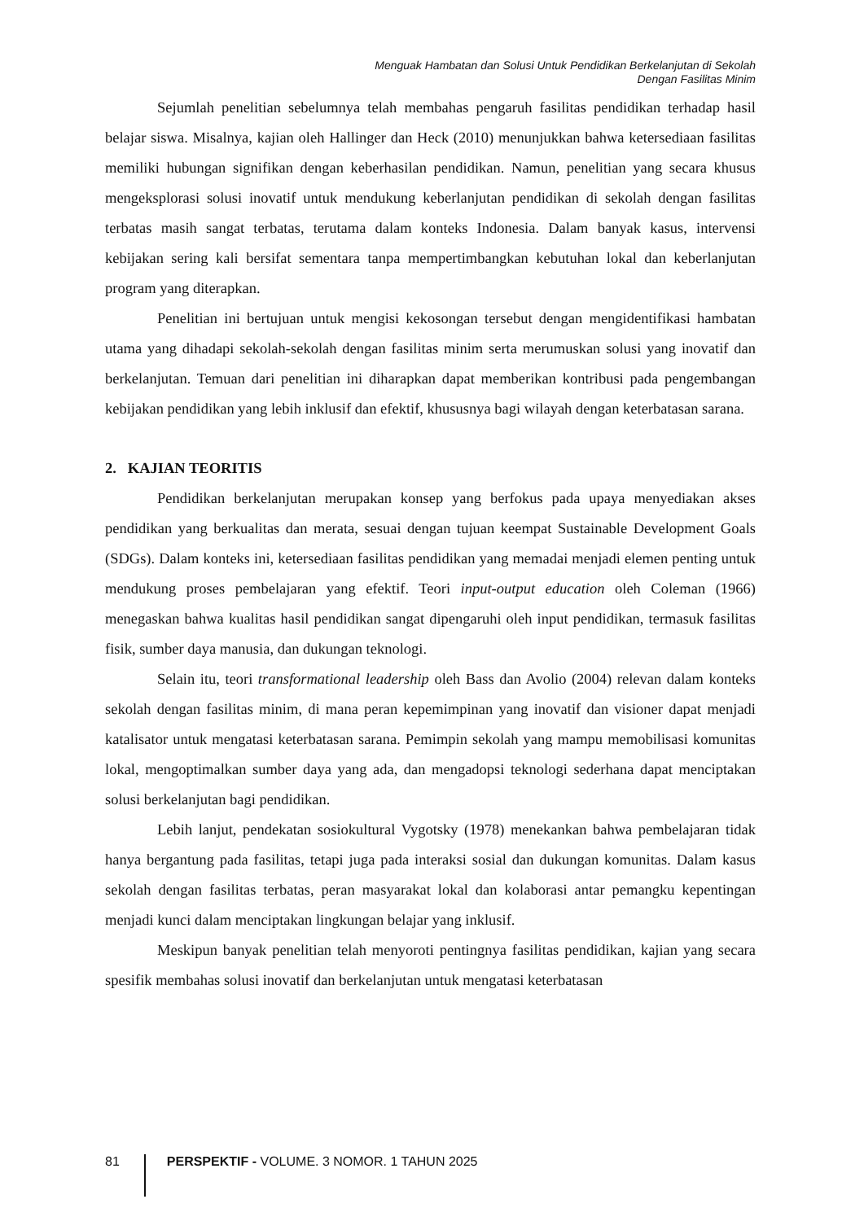Menguak Hambatan dan Solusi Untuk Pendidikan Berkelanjutan di Sekolah
Dengan Fasilitas Minim
Sejumlah penelitian sebelumnya telah membahas pengaruh fasilitas pendidikan terhadap hasil belajar siswa. Misalnya, kajian oleh Hallinger dan Heck (2010) menunjukkan bahwa ketersediaan fasilitas memiliki hubungan signifikan dengan keberhasilan pendidikan. Namun, penelitian yang secara khusus mengeksplorasi solusi inovatif untuk mendukung keberlanjutan pendidikan di sekolah dengan fasilitas terbatas masih sangat terbatas, terutama dalam konteks Indonesia. Dalam banyak kasus, intervensi kebijakan sering kali bersifat sementara tanpa mempertimbangkan kebutuhan lokal dan keberlanjutan program yang diterapkan.
Penelitian ini bertujuan untuk mengisi kekosongan tersebut dengan mengidentifikasi hambatan utama yang dihadapi sekolah-sekolah dengan fasilitas minim serta merumuskan solusi yang inovatif dan berkelanjutan. Temuan dari penelitian ini diharapkan dapat memberikan kontribusi pada pengembangan kebijakan pendidikan yang lebih inklusif dan efektif, khususnya bagi wilayah dengan keterbatasan sarana.
2. KAJIAN TEORITIS
Pendidikan berkelanjutan merupakan konsep yang berfokus pada upaya menyediakan akses pendidikan yang berkualitas dan merata, sesuai dengan tujuan keempat Sustainable Development Goals (SDGs). Dalam konteks ini, ketersediaan fasilitas pendidikan yang memadai menjadi elemen penting untuk mendukung proses pembelajaran yang efektif. Teori input-output education oleh Coleman (1966) menegaskan bahwa kualitas hasil pendidikan sangat dipengaruhi oleh input pendidikan, termasuk fasilitas fisik, sumber daya manusia, dan dukungan teknologi.
Selain itu, teori transformational leadership oleh Bass dan Avolio (2004) relevan dalam konteks sekolah dengan fasilitas minim, di mana peran kepemimpinan yang inovatif dan visioner dapat menjadi katalisator untuk mengatasi keterbatasan sarana. Pemimpin sekolah yang mampu memobilisasi komunitas lokal, mengoptimalkan sumber daya yang ada, dan mengadopsi teknologi sederhana dapat menciptakan solusi berkelanjutan bagi pendidikan.
Lebih lanjut, pendekatan sosiokultural Vygotsky (1978) menekankan bahwa pembelajaran tidak hanya bergantung pada fasilitas, tetapi juga pada interaksi sosial dan dukungan komunitas. Dalam kasus sekolah dengan fasilitas terbatas, peran masyarakat lokal dan kolaborasi antar pemangku kepentingan menjadi kunci dalam menciptakan lingkungan belajar yang inklusif.
Meskipun banyak penelitian telah menyoroti pentingnya fasilitas pendidikan, kajian yang secara spesifik membahas solusi inovatif dan berkelanjutan untuk mengatasi keterbatasan
81 PERSPEKTIF - VOLUME. 3 NOMOR. 1 TAHUN 2025